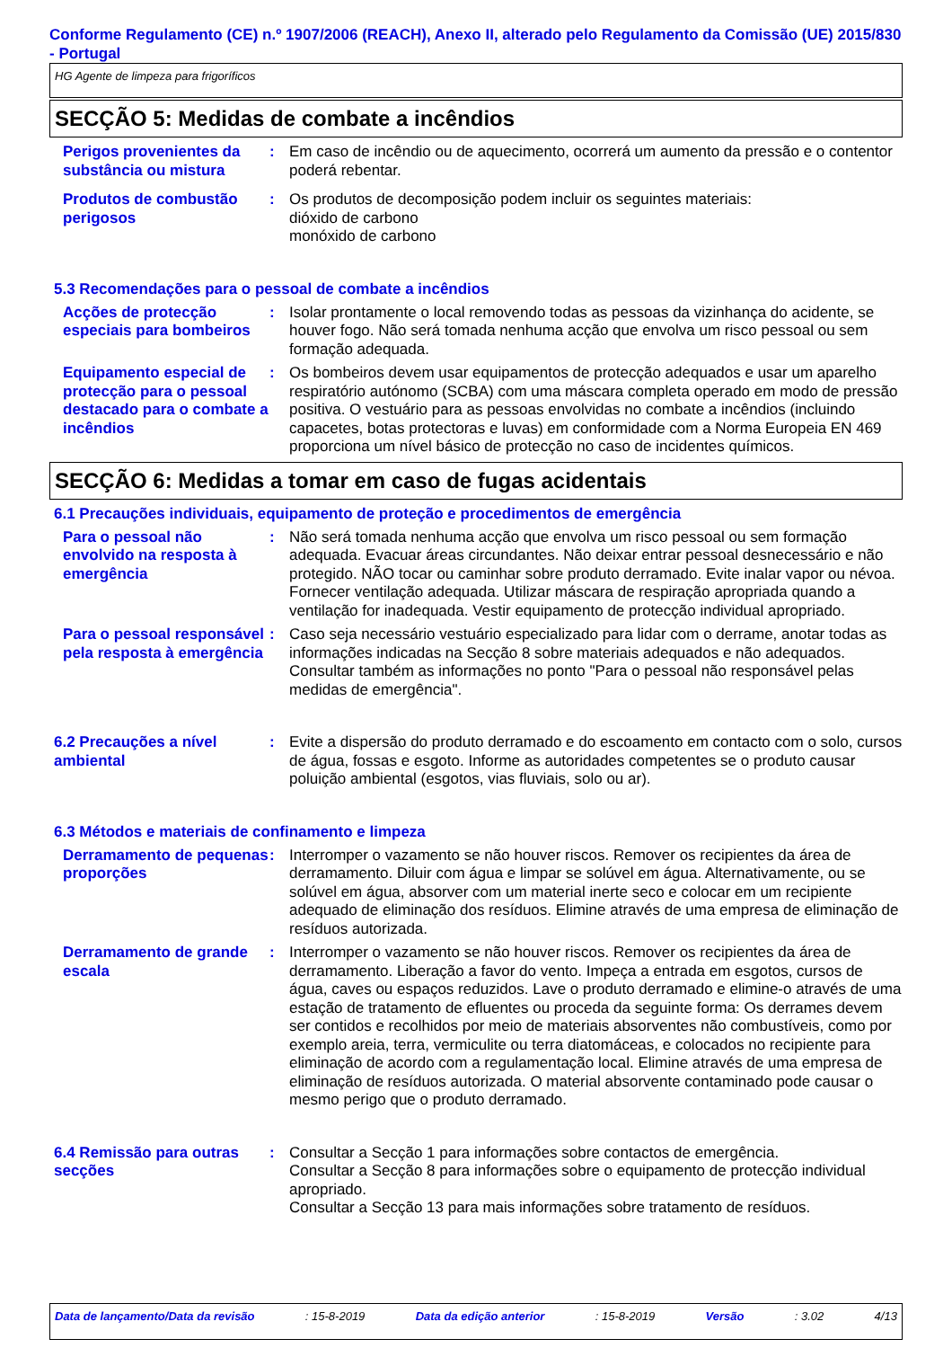Conforme Regulamento (CE) n.º 1907/2006 (REACH), Anexo II, alterado pelo Regulamento da Comissão (UE) 2015/830 - Portugal
HG Agente de limpeza para frigoríficos
SECÇÃO 5: Medidas de combate a incêndios
Perigos provenientes da substância ou mistura
: Em caso de incêndio ou de aquecimento, ocorrerá um aumento da pressão e o contentor poderá rebentar.
Produtos de combustão perigosos
: Os produtos de decomposição podem incluir os seguintes materiais:
dióxido de carbono
monóxido de carbono
5.3 Recomendações para o pessoal de combate a incêndios
Acções de protecção especiais para bombeiros
: Isolar prontamente o local removendo todas as pessoas da vizinhança do acidente, se houver fogo. Não será tomada nenhuma acção que envolva um risco pessoal ou sem formação adequada.
Equipamento especial de protecção para o pessoal destacado para o combate a incêndios
: Os bombeiros devem usar equipamentos de protecção adequados e usar um aparelho respiratório autónomo (SCBA) com uma máscara completa operado em modo de pressão positiva. O vestuário para as pessoas envolvidas no combate a incêndios (incluindo capacetes, botas protectoras e luvas) em conformidade com a Norma Europeia EN 469 proporciona um nível básico de protecção no caso de incidentes químicos.
SECÇÃO 6: Medidas a tomar em caso de fugas acidentais
6.1 Precauções individuais, equipamento de proteção e procedimentos de emergência
Para o pessoal não envolvido na resposta à emergência
: Não será tomada nenhuma acção que envolva um risco pessoal ou sem formação adequada. Evacuar áreas circundantes. Não deixar entrar pessoal desnecessário e não protegido. NÃO tocar ou caminhar sobre produto derramado. Evite inalar vapor ou névoa. Fornecer ventilação adequada. Utilizar máscara de respiração apropriada quando a ventilação for inadequada. Vestir equipamento de protecção individual apropriado.
Para o pessoal responsável pela resposta à emergência
: Caso seja necessário vestuário especializado para lidar com o derrame, anotar todas as informações indicadas na Secção 8 sobre materiais adequados e não adequados. Consultar também as informações no ponto "Para o pessoal não responsável pelas medidas de emergência".
6.2 Precauções a nível ambiental
: Evite a dispersão do produto derramado e do escoamento em contacto com o solo, cursos de água, fossas e esgoto. Informe as autoridades competentes se o produto causar poluição ambiental (esgotos, vias fluviais, solo ou ar).
6.3 Métodos e materiais de confinamento e limpeza
Derramamento de pequenas proporções
: Interromper o vazamento se não houver riscos. Remover os recipientes da área de derramamento. Diluir com água e limpar se solúvel em água. Alternativamente, ou se solúvel em água, absorver com um material inerte seco e colocar em um recipiente adequado de eliminação dos resíduos. Elimine através de uma empresa de eliminação de resíduos autorizada.
Derramamento de grande escala
: Interromper o vazamento se não houver riscos. Remover os recipientes da área de derramamento. Liberação a favor do vento. Impeça a entrada em esgotos, cursos de água, caves ou espaços reduzidos. Lave o produto derramado e elimine-o através de uma estação de tratamento de efluentes ou proceda da seguinte forma: Os derrames devem ser contidos e recolhidos por meio de materiais absorventes não combustíveis, como por exemplo areia, terra, vermiculite ou terra diatomáceas, e colocados no recipiente para eliminação de acordo com a regulamentação local. Elimine através de uma empresa de eliminação de resíduos autorizada. O material absorvente contaminado pode causar o mesmo perigo que o produto derramado.
6.4 Remissão para outras secções
: Consultar a Secção 1 para informações sobre contactos de emergência.
Consultar a Secção 8 para informações sobre o equipamento de protecção individual apropriado.
Consultar a Secção 13 para mais informações sobre tratamento de resíduos.
Data de lançamento/Data da revisão : 15-8-2019 Data da edição anterior : 15-8-2019 Versão : 3.02 4/13